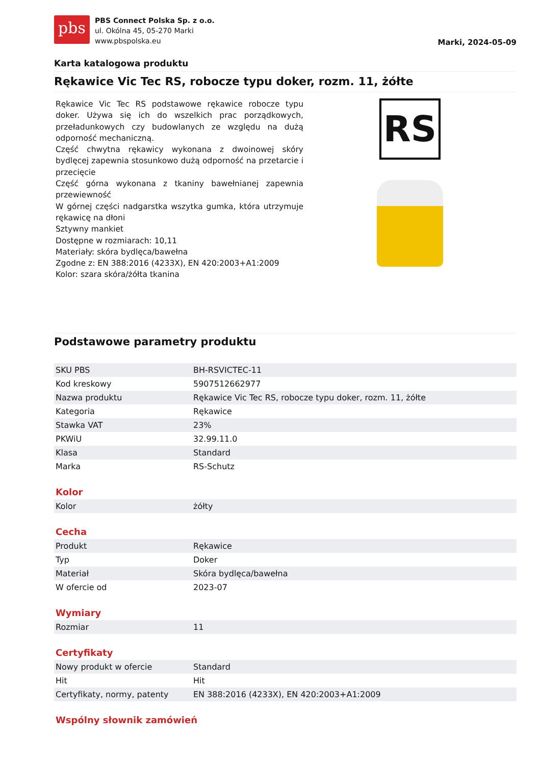pbs
PBS Connect Polska Sp. z o.o.
ul. Okólna 45, 05-270 Marki
www.pbspolska.eu
Marki, 2024-05-09
Karta katalogowa produktu
Rękawice Vic Tec RS, robocze typu doker, rozm. 11, żółte
Rękawice Vic Tec RS podstawowe rękawice robocze typu doker. Używa się ich do wszelkich prac porządkowych, przeładunkowych czy budowlanych ze względu na dużą odporność mechaniczną.
Część chwytna rękawicy wykonana z dwoinowej skóry bydlęcej zapewnia stosunkowo dużą odporność na przetarcie i przecięcie
Część górna wykonana z tkaniny bawełnianej zapewnia przewiewność
W górnej części nadgarstka wszytka gumka, która utrzymuje rękawicę na dłoni
Sztywny mankiet
Dostępne w rozmiarach: 10,11
Materiały: skóra bydlęca/bawełna
Zgodne z: EN 388:2016 (4233X), EN 420:2003+A1:2009
Kolor: szara skóra/żółta tkanina
RS
Podstawowe parametry produktu
| SKU PBS | BH-RSVICTEC-11 |
| Kod kreskowy | 5907512662977 |
| Nazwa produktu | Rękawice Vic Tec RS, robocze typu doker, rozm. 11, żółte |
| Kategoria | Rękawice |
| Stawka VAT | 23% |
| PKWiU | 32.99.11.0 |
| Klasa | Standard |
| Marka | RS-Schutz |
Kolor
| Kolor | żółty |
Cecha
| Produkt | Rękawice |
| Typ | Doker |
| Materiał | Skóra bydlęca/bawełna |
| W ofercie od | 2023-07 |
Wymiary
| Rozmiar | 11 |
Certyfikaty
| Nowy produkt w ofercie | Standard |
| Hit | Hit |
| Certyfikaty, normy, patenty | EN 388:2016 (4233X), EN 420:2003+A1:2009 |
Wspólny słownik zamówień